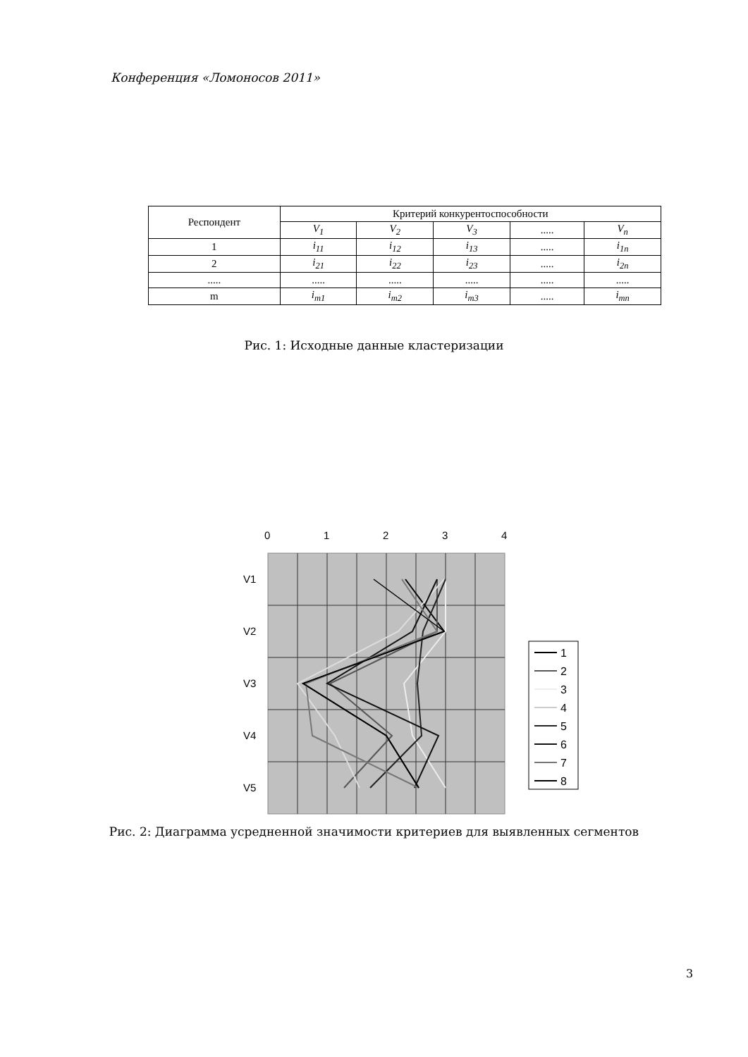Конференция «Ломоносов 2011»
| Респондент | Критерий конкурентоспособности | | | | |
| --- | --- | --- | --- | --- | --- |
| | V<sub>1</sub> | V<sub>2</sub> | V<sub>3</sub> | ..... | V<sub>n</sub> |
| 1 | i<sub>11</sub> | i<sub>12</sub> | i<sub>13</sub> | ..... | i<sub>1n</sub> |
| 2 | i<sub>21</sub> | i<sub>22</sub> | i<sub>23</sub> | ..... | i<sub>2n</sub> |
| ..... | ..... | ..... | ..... | ..... | ..... |
| m | i<sub>m1</sub> | i<sub>m2</sub> | i<sub>m3</sub> | ..... | i<sub>mn</sub> |
Рис. 1: Исходные данные кластеризации
0
1
2
3
4
V1
V2
V3
V4
V5
1
2
3
4
5
6
7
8
Рис. 2: Диаграмма усредненной значимости критериев для выявленных сегментов
3